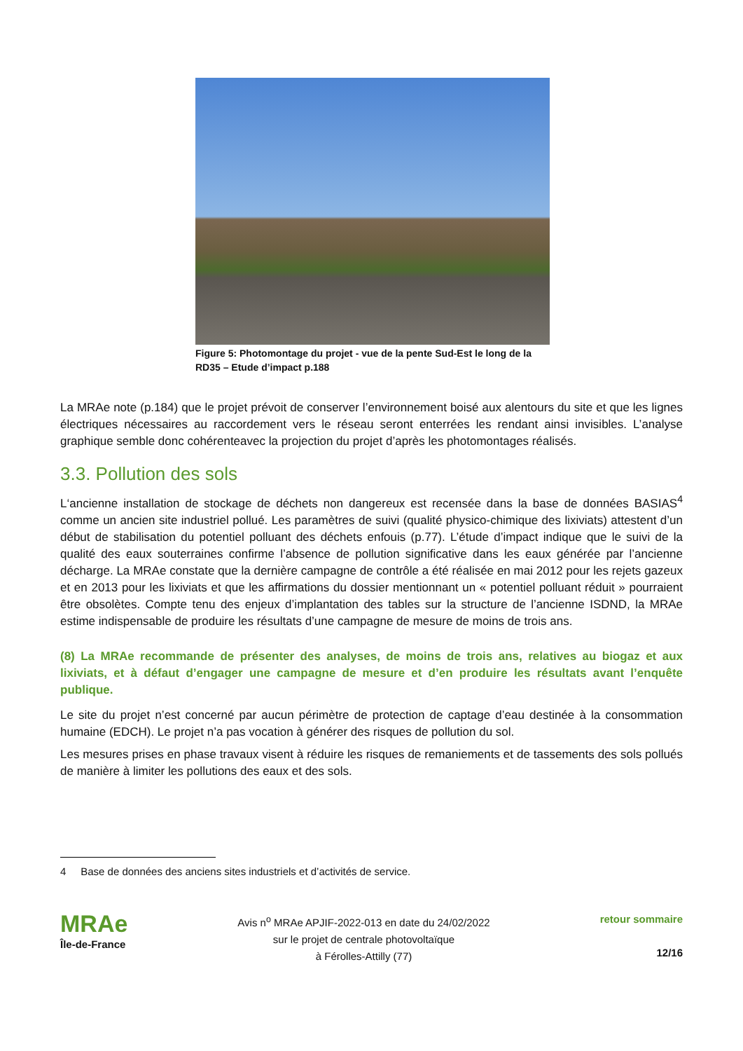Figure 5: Photomontage du projet - vue de la pente Sud-Est le long de la RD35 – Etude d’impact p.188
La MRAe note (p.184) que le projet prévoit de conserver l’environnement boisé aux alentours du site et que les lignes électriques nécessaires au raccordement vers le réseau seront enterrées les rendant ainsi invisibles. L’analyse graphique semble donc cohérenteavec la projection du projet d’après les photomontages réalisés.
3.3. Pollution des sols
L‘ancienne installation de stockage de déchets non dangereux est recensée dans la base de données BASIAS<sup>4</sup> comme un ancien site industriel pollué. Les paramètres de suivi (qualité physico-chimique des lixiviats) attestent d’un début de stabilisation du potentiel polluant des déchets enfouis (p.77). L’étude d’impact indique que le suivi de la qualité des eaux souterraines confirme l’absence de pollution significative dans les eaux générée par l’ancienne décharge. La MRAe constate que la dernière campagne de contrôle a été réalisée en mai 2012 pour les rejets gazeux et en 2013 pour les lixiviats et que les affirmations du dossier mentionnant un « potentiel polluant réduit » pourraient être obsolètes. Compte tenu des enjeux d’implantation des tables sur la structure de l’ancienne ISDND, la MRAe estime indispensable de produire les résultats d’une campagne de mesure de moins de trois ans.
(8) La MRAe recommande de présenter des analyses, de moins de trois ans, relatives au biogaz et aux lixiviats, et à défaut d’engager une campagne de mesure et d’en produire les résultats avant l’enquête publique.
Le site du projet n’est concerné par aucun périmètre de protection de captage d’eau destinée à la consommation humaine (EDCH). Le projet n’a pas vocation à générer des risques de pollution du sol.
Les mesures prises en phase travaux visent à réduire les risques de remaniements et de tassements des sols pollués de manière à limiter les pollutions des eaux et des sols.
4 Base de données des anciens sites industriels et d’activités de service.
MRAe
Île-de-France
Avis n<sup>o</sup> MRAe APJIF-2022-013 en date du 24/02/2022
sur le projet de centrale photovoltaïque
à Férolles-Attilly (77)
retour sommaire
12/16